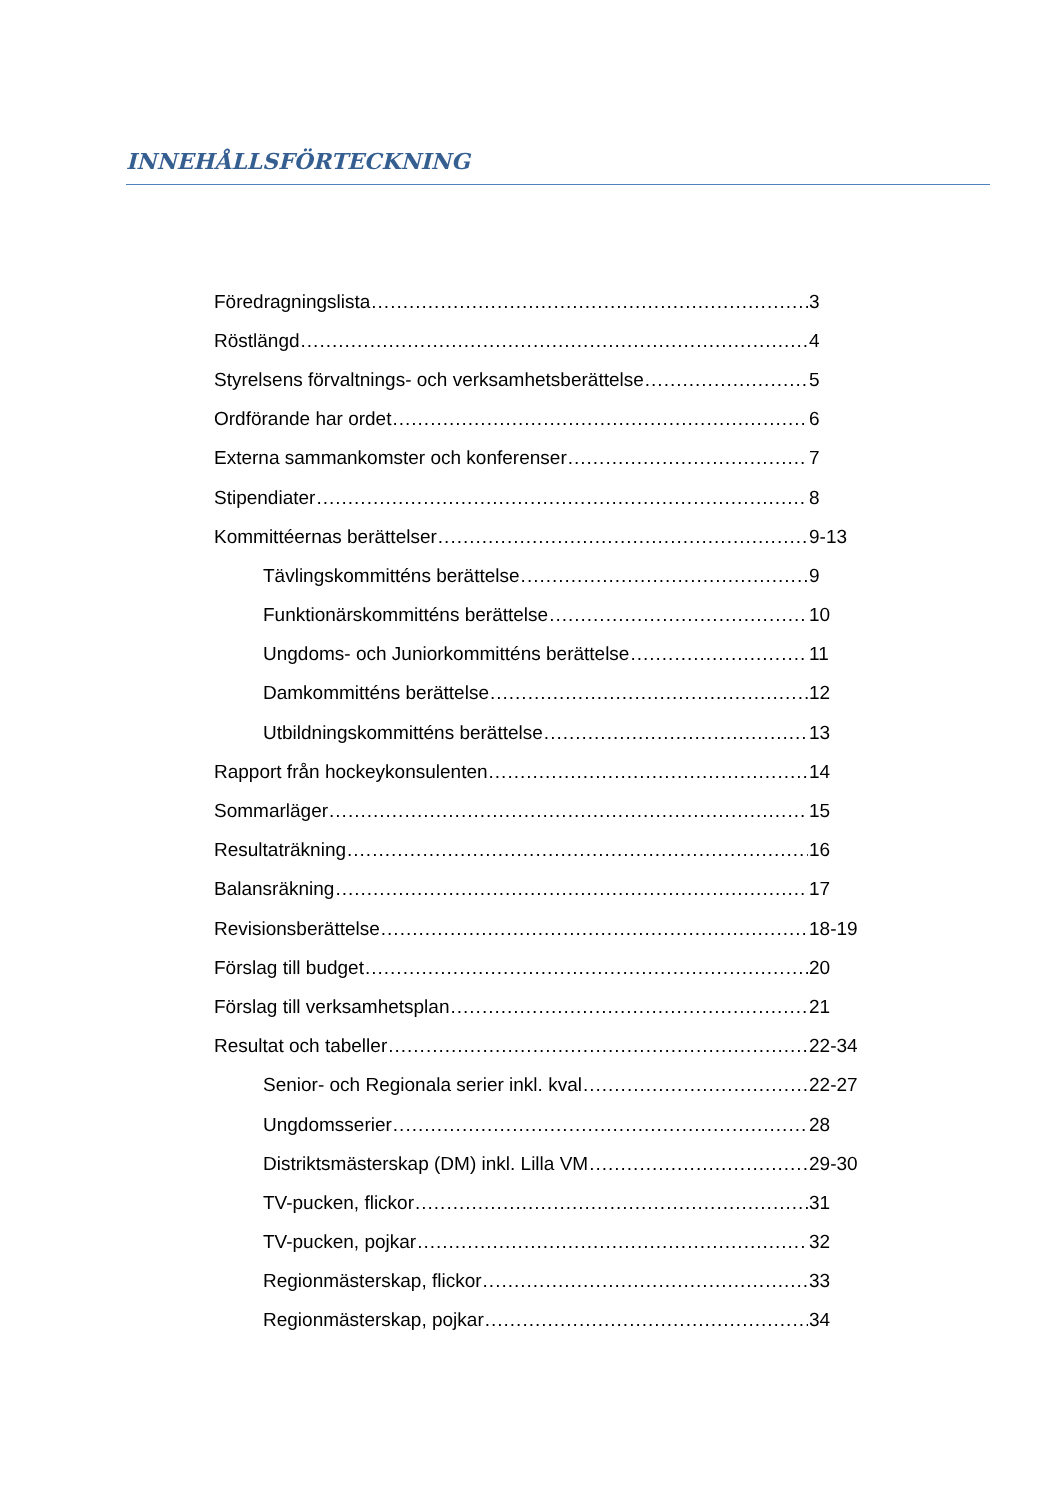INNEHÅLLSFÖRTECKNING
Föredragningslista 3
Röstlängd 4
Styrelsens förvaltnings- och verksamhetsberättelse 5
Ordförande har ordet 6
Externa sammankomster och konferenser 7
Stipendiater 8
Kommittéernas berättelser 9-13
Tävlingskommitténs berättelse 9
Funktionärskommitténs berättelse 10
Ungdoms- och Juniorkommitténs berättelse 11
Damkommitténs berättelse 12
Utbildningskommitténs berättelse 13
Rapport från hockeykonsulenten 14
Sommarläger 15
Resultaträkning 16
Balansräkning 17
Revisionsberättelse 18-19
Förslag till budget 20
Förslag till verksamhetsplan 21
Resultat och tabeller 22-34
Senior- och Regionala serier inkl. kval 22-27
Ungdomsserier 28
Distriktsmästerskap (DM) inkl. Lilla VM 29-30
TV-pucken, flickor 31
TV-pucken, pojkar 32
Regionmästerskap, flickor 33
Regionmästerskap, pojkar 34